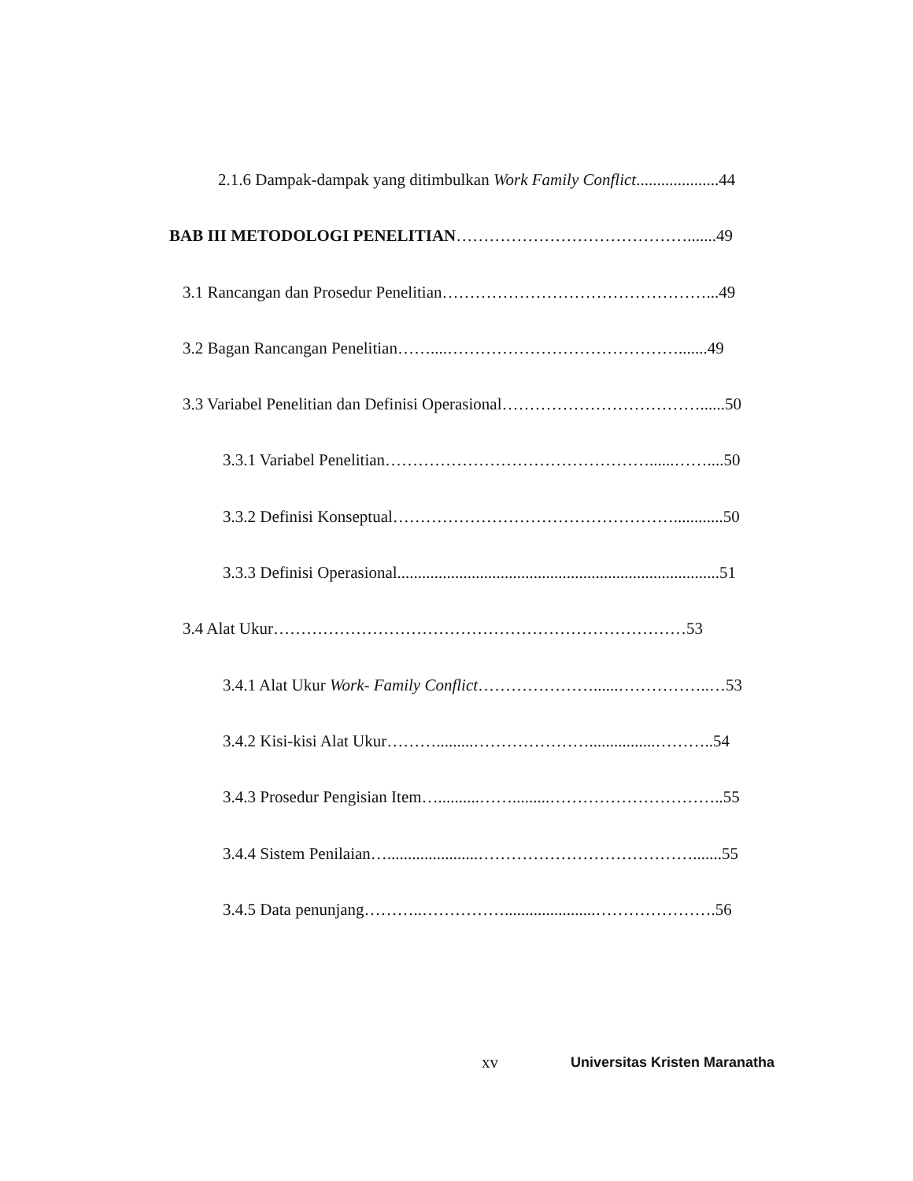2.1.6 Dampak-dampak yang ditimbulkan Work Family Conflict....................44
BAB III METODOLOGI PENELITIAN…………………………………….......49
3.1 Rancangan dan Prosedur Penelitian…………………………………………...49
3.2 Bagan Rancangan Penelitian……....…………………………………….......49
3.3 Variabel Penelitian dan Definisi Operasional………………………………......50
3.3.1 Variabel Penelitian…………………………………………......……....50
3.3.2 Definisi Konseptual……………………………………………............50
3.3.3 Definisi Operasional..............................................................................51
3.4 Alat Ukur…………………………………………………………………53
3.4.1 Alat Ukur Work- Family Conflict…………………......……………..…53
3.4.2 Kisi-kisi Alat Ukur……….........…………………................………..54
3.4.3 Prosedur Pengisian Item…..........…….........…………………………..55
3.4.4 Sistem Penilaian…......................………………………………….......55
3.4.5 Data penunjang………..……………......................………………….56
xv Universitas Kristen Maranatha